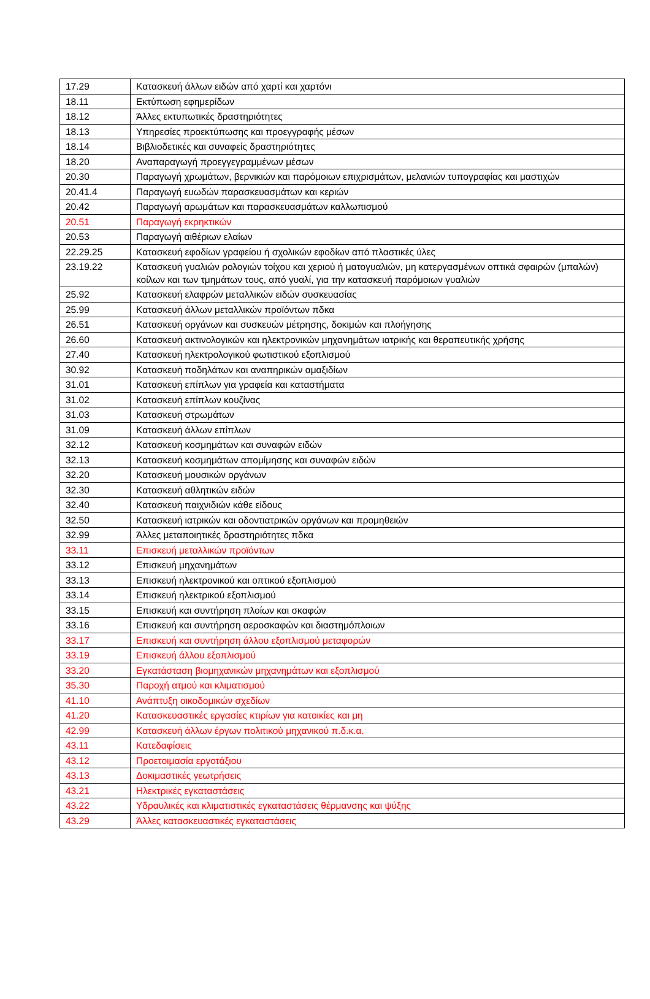| 17.29 | Κατασκευή άλλων ειδών από χαρτί και χαρτόνι |
| 18.11 | Εκτύπωση εφημερίδων |
| 18.12 | Άλλες εκτυπωτικές δραστηριότητες |
| 18.13 | Υπηρεσίες προεκτύπωσης και προεγγραφής μέσων |
| 18.14 | Βιβλιοδετικές και συναφείς δραστηριότητες |
| 18.20 | Αναπαραγωγή προεγγεγραμμένων μέσων |
| 20.30 | Παραγωγή χρωμάτων, βερνικιών και παρόμοιων επιχρισμάτων, μελανιών τυπογραφίας και μαστιχών |
| 20.41.4 | Παραγωγή ευωδών παρασκευασμάτων και κεριών |
| 20.42 | Παραγωγή αρωμάτων και παρασκευασμάτων καλλωπισμού |
| 20.51 | Παραγωγή εκρηκτικών |
| 20.53 | Παραγωγή αιθέριων ελαίων |
| 22.29.25 | Κατασκευή εφοδίων γραφείου ή σχολικών εφοδίων από πλαστικές ύλες |
| 23.19.22 | Κατασκευή γυαλιών ρολογιών τοίχου και χεριού ή ματογυαλιών, μη κατεργασμένων οπτικά σφαιρών (μπαλών) κοίλων και των τμημάτων τους, από γυαλί, για την κατασκευή παρόμοιων γυαλιών |
| 25.92 | Κατασκευή ελαφρών μεταλλικών ειδών συσκευασίας |
| 25.99 | Κατασκευή άλλων μεταλλικών προϊόντων πδκα |
| 26.51 | Κατασκευή οργάνων και συσκευών μέτρησης, δοκιμών και πλοήγησης |
| 26.60 | Κατασκευή ακτινολογικών και ηλεκτρονικών μηχανημάτων ιατρικής και θεραπευτικής χρήσης |
| 27.40 | Κατασκευή ηλεκτρολογικού φωτιστικού εξοπλισμού |
| 30.92 | Κατασκευή ποδηλάτων και αναπηρικών αμαξιδίων |
| 31.01 | Κατασκευή επίπλων για γραφεία και καταστήματα |
| 31.02 | Κατασκευή επίπλων κουζίνας |
| 31.03 | Κατασκευή στρωμάτων |
| 31.09 | Κατασκευή άλλων επίπλων |
| 32.12 | Κατασκευή κοσμημάτων και συναφών ειδών |
| 32.13 | Κατασκευή κοσμημάτων απομίμησης και συναφών ειδών |
| 32.20 | Κατασκευή μουσικών οργάνων |
| 32.30 | Κατασκευή αθλητικών ειδών |
| 32.40 | Κατασκευή παιχνιδιών κάθε είδους |
| 32.50 | Κατασκευή ιατρικών και οδοντιατρικών οργάνων και προμηθειών |
| 32.99 | Άλλες μεταποιητικές δραστηριότητες πδκα |
| 33.11 | Επισκευή μεταλλικών προϊόντων |
| 33.12 | Επισκευή μηχανημάτων |
| 33.13 | Επισκευή ηλεκτρονικού και οπτικού εξοπλισμού |
| 33.14 | Επισκευή ηλεκτρικού εξοπλισμού |
| 33.15 | Επισκευή και συντήρηση πλοίων και σκαφών |
| 33.16 | Επισκευή και συντήρηση αεροσκαφών και διαστημόπλοιων |
| 33.17 | Επισκευή και συντήρηση άλλου εξοπλισμού μεταφορών |
| 33.19 | Επισκευή άλλου εξοπλισμού |
| 33.20 | Εγκατάσταση βιομηχανικών μηχανημάτων και εξοπλισμού |
| 35.30 | Παροχή ατμού και κλιματισμού |
| 41.10 | Ανάπτυξη οικοδομικών σχεδίων |
| 41.20 | Κατασκευαστικές εργασίες κτιρίων για κατοικίες και μη |
| 42.99 | Κατασκευή άλλων έργων πολιτικού μηχανικού π.δ.κ.α. |
| 43.11 | Κατεδαφίσεις |
| 43.12 | Προετοιμασία εργοτάξιου |
| 43.13 | Δοκιμαστικές γεωτρήσεις |
| 43.21 | Ηλεκτρικές εγκαταστάσεις |
| 43.22 | Υδραυλικές και κλιματιστικές εγκαταστάσεις θέρμανσης και ψύξης |
| 43.29 | Άλλες κατασκευαστικές εγκαταστάσεις |